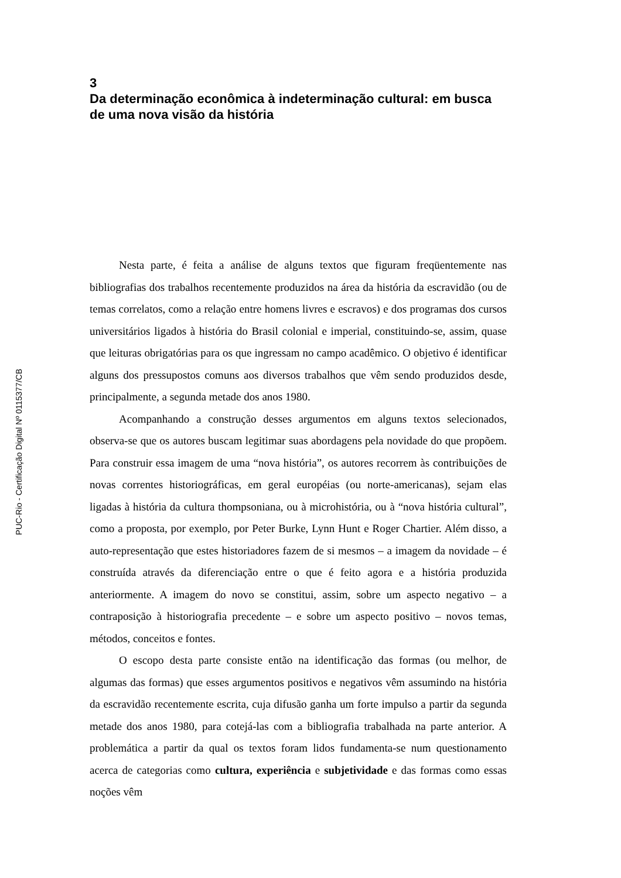PUC-Rio - Certificação Digital Nº 0115377/CB
3
Da determinação econômica à indeterminação cultural: em busca de uma nova visão da história
Nesta parte, é feita a análise de alguns textos que figuram freqüentemente nas bibliografias dos trabalhos recentemente produzidos na área da história da escravidão (ou de temas correlatos, como a relação entre homens livres e escravos) e dos programas dos cursos universitários ligados à história do Brasil colonial e imperial, constituindo-se, assim, quase que leituras obrigatórias para os que ingressam no campo acadêmico. O objetivo é identificar alguns dos pressupostos comuns aos diversos trabalhos que vêm sendo produzidos desde, principalmente, a segunda metade dos anos 1980.
Acompanhando a construção desses argumentos em alguns textos selecionados, observa-se que os autores buscam legitimar suas abordagens pela novidade do que propõem. Para construir essa imagem de uma “nova história”, os autores recorrem às contribuições de novas correntes historiográficas, em geral européias (ou norte-americanas), sejam elas ligadas à história da cultura thompsoniana, ou à microhistória, ou à “nova história cultural”, como a proposta, por exemplo, por Peter Burke, Lynn Hunt e Roger Chartier. Além disso, a auto-representação que estes historiadores fazem de si mesmos – a imagem da novidade – é construída através da diferenciação entre o que é feito agora e a história produzida anteriormente. A imagem do novo se constitui, assim, sobre um aspecto negativo – a contraposição à historiografia precedente – e sobre um aspecto positivo – novos temas, métodos, conceitos e fontes.
O escopo desta parte consiste então na identificação das formas (ou melhor, de algumas das formas) que esses argumentos positivos e negativos vêm assumindo na história da escravidão recentemente escrita, cuja difusão ganha um forte impulso a partir da segunda metade dos anos 1980, para cotejá-las com a bibliografia trabalhada na parte anterior. A problemática a partir da qual os textos foram lidos fundamenta-se num questionamento acerca de categorias como cultura, experiência e subjetividade e das formas como essas noções vêm